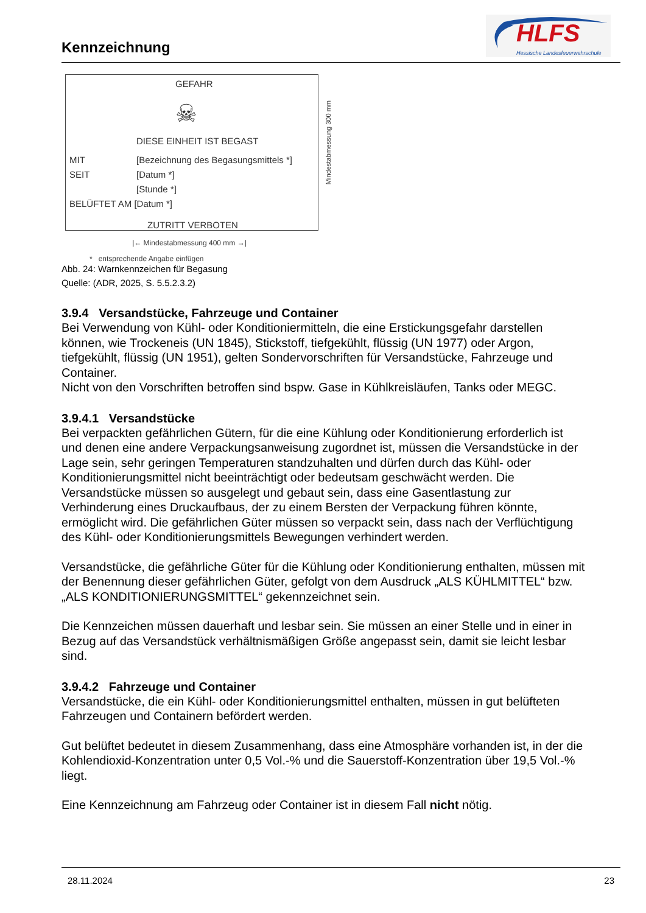Kennzeichnung
HLFS
Hessische Landesfeuerwehrschule
GEFAHR
☠
DIESE EINHEIT IST BEGAST
MIT
[Bezeichnung des Begasungsmittels *]
SEIT [Datum *]
[Stunde *]
BELÜFTET AM [Datum *]
ZUTRITT VERBOTEN
Mindestabmessung 300 mm
|← Mindestabmessung 400 mm →|
* entsprechende Angabe einfügen
Abb. 24: Warnkennzeichen für Begasung
Quelle: (ADR, 2025, S. 5.5.2.3.2)
3.9.4 Versandstücke, Fahrzeuge und Container
Bei Verwendung von Kühl- oder Konditioniermitteln, die eine Erstickungsgefahr darstellen können, wie Trockeneis (UN 1845), Stickstoff, tiefgekühlt, flüssig (UN 1977) oder Argon, tiefgekühlt, flüssig (UN 1951), gelten Sondervorschriften für Versandstücke, Fahrzeuge und Container.
Nicht von den Vorschriften betroffen sind bspw. Gase in Kühlkreisläufen, Tanks oder MEGC.
3.9.4.1 Versandstücke
Bei verpackten gefährlichen Gütern, für die eine Kühlung oder Konditionierung erforderlich ist und denen eine andere Verpackungsanweisung zugordnet ist, müssen die Versandstücke in der Lage sein, sehr geringen Temperaturen standzuhalten und dürfen durch das Kühl- oder Konditionierungsmittel nicht beeinträchtigt oder bedeutsam geschwächt werden. Die Versandstücke müssen so ausgelegt und gebaut sein, dass eine Gasentlastung zur Verhinderung eines Druckaufbaus, der zu einem Bersten der Verpackung führen könnte, ermöglicht wird. Die gefährlichen Güter müssen so verpackt sein, dass nach der Verflüchtigung des Kühl- oder Konditionierungsmittels Bewegungen verhindert werden.
Versandstücke, die gefährliche Güter für die Kühlung oder Konditionierung enthalten, müssen mit der Benennung dieser gefährlichen Güter, gefolgt von dem Ausdruck „ALS KÜHLMITTEL“ bzw. „ALS KONDITIONIERUNGSMITTEL“ gekennzeichnet sein.
Die Kennzeichen müssen dauerhaft und lesbar sein. Sie müssen an einer Stelle und in einer in Bezug auf das Versandstück verhältnismäßigen Größe angepasst sein, damit sie leicht lesbar sind.
3.9.4.2 Fahrzeuge und Container
Versandstücke, die ein Kühl- oder Konditionierungsmittel enthalten, müssen in gut belüfteten Fahrzeugen und Containern befördert werden.
Gut belüftet bedeutet in diesem Zusammenhang, dass eine Atmosphäre vorhanden ist, in der die Kohlendioxid-Konzentration unter 0,5 Vol.-% und die Sauerstoff-Konzentration über 19,5 Vol.-% liegt.
Eine Kennzeichnung am Fahrzeug oder Container ist in diesem Fall nicht nötig.
28.11.2024 23